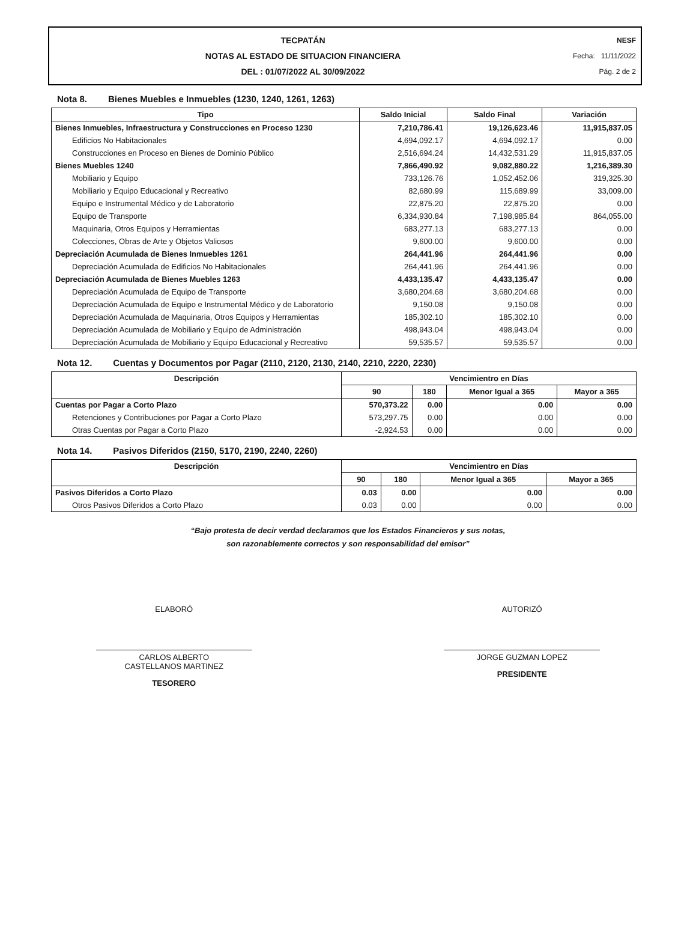TECPATÁN
NOTAS AL ESTADO DE SITUACION FINANCIERA
DEL : 01/07/2022 AL 30/09/2022
NESF
Fecha: 11/11/2022
Pág. 2 de 2
Nota 8. Bienes Muebles e Inmuebles (1230, 1240, 1261, 1263)
| Tipo | Saldo Inicial | Saldo Final | Variación |
| --- | --- | --- | --- |
| Bienes Inmuebles, Infraestructura y Construcciones en Proceso 1230 | 7,210,786.41 | 19,126,623.46 | 11,915,837.05 |
| Edificios No Habitacionales | 4,694,092.17 | 4,694,092.17 | 0.00 |
| Construcciones en Proceso en Bienes de Dominio Público | 2,516,694.24 | 14,432,531.29 | 11,915,837.05 |
| Bienes Muebles 1240 | 7,866,490.92 | 9,082,880.22 | 1,216,389.30 |
| Mobiliario y Equipo | 733,126.76 | 1,052,452.06 | 319,325.30 |
| Mobiliario y Equipo Educacional y Recreativo | 82,680.99 | 115,689.99 | 33,009.00 |
| Equipo e Instrumental Médico y de Laboratorio | 22,875.20 | 22,875.20 | 0.00 |
| Equipo de Transporte | 6,334,930.84 | 7,198,985.84 | 864,055.00 |
| Maquinaria, Otros Equipos y Herramientas | 683,277.13 | 683,277.13 | 0.00 |
| Colecciones, Obras de Arte y Objetos Valiosos | 9,600.00 | 9,600.00 | 0.00 |
| Depreciación Acumulada de Bienes Inmuebles 1261 | 264,441.96 | 264,441.96 | 0.00 |
| Depreciación Acumulada de Edificios No Habitacionales | 264,441.96 | 264,441.96 | 0.00 |
| Depreciación Acumulada de Bienes Muebles 1263 | 4,433,135.47 | 4,433,135.47 | 0.00 |
| Depreciación Acumulada de Equipo de Transporte | 3,680,204.68 | 3,680,204.68 | 0.00 |
| Depreciación Acumulada de Equipo e Instrumental Médico y de Laboratorio | 9,150.08 | 9,150.08 | 0.00 |
| Depreciación Acumulada de Maquinaria, Otros Equipos y Herramientas | 185,302.10 | 185,302.10 | 0.00 |
| Depreciación Acumulada de Mobiliario y Equipo de Administración | 498,943.04 | 498,943.04 | 0.00 |
| Depreciación Acumulada de Mobiliario y Equipo Educacional y Recreativo | 59,535.57 | 59,535.57 | 0.00 |
Nota 12. Cuentas y Documentos por Pagar (2110, 2120, 2130, 2140, 2210, 2220, 2230)
| Descripción | Vencimientro en Días | | | |
| --- | --- | --- | --- | --- |
| | 90 | 180 | Menor Igual a 365 | Mayor a 365 |
| Cuentas por Pagar a Corto Plazo | 570,373.22 | 0.00 | 0.00 | 0.00 |
| Retenciones y Contribuciones por Pagar a Corto Plazo | 573,297.75 | 0.00 | 0.00 | 0.00 |
| Otras Cuentas por Pagar a Corto Plazo | -2,924.53 | 0.00 | 0.00 | 0.00 |
Nota 14. Pasivos Diferidos (2150, 5170, 2190, 2240, 2260)
| Descripción | Vencimientro en Días | | | |
| --- | --- | --- | --- | --- |
| | 90 | 180 | Menor Igual a 365 | Mayor a 365 |
| Pasivos Diferidos a Corto Plazo | 0.03 | 0.00 | 0.00 | 0.00 |
| Otros Pasivos Diferidos a Corto Plazo | 0.03 | 0.00 | 0.00 | 0.00 |
“Bajo protesta de decir verdad declaramos que los Estados Financieros y sus notas,
son razonablemente correctos y son responsabilidad del emisor”
ELABORÓ
CARLOS ALBERTO
CASTELLANOS MARTINEZ
TESORERO
AUTORIZÓ
JORGE GUZMAN LOPEZ
PRESIDENTE